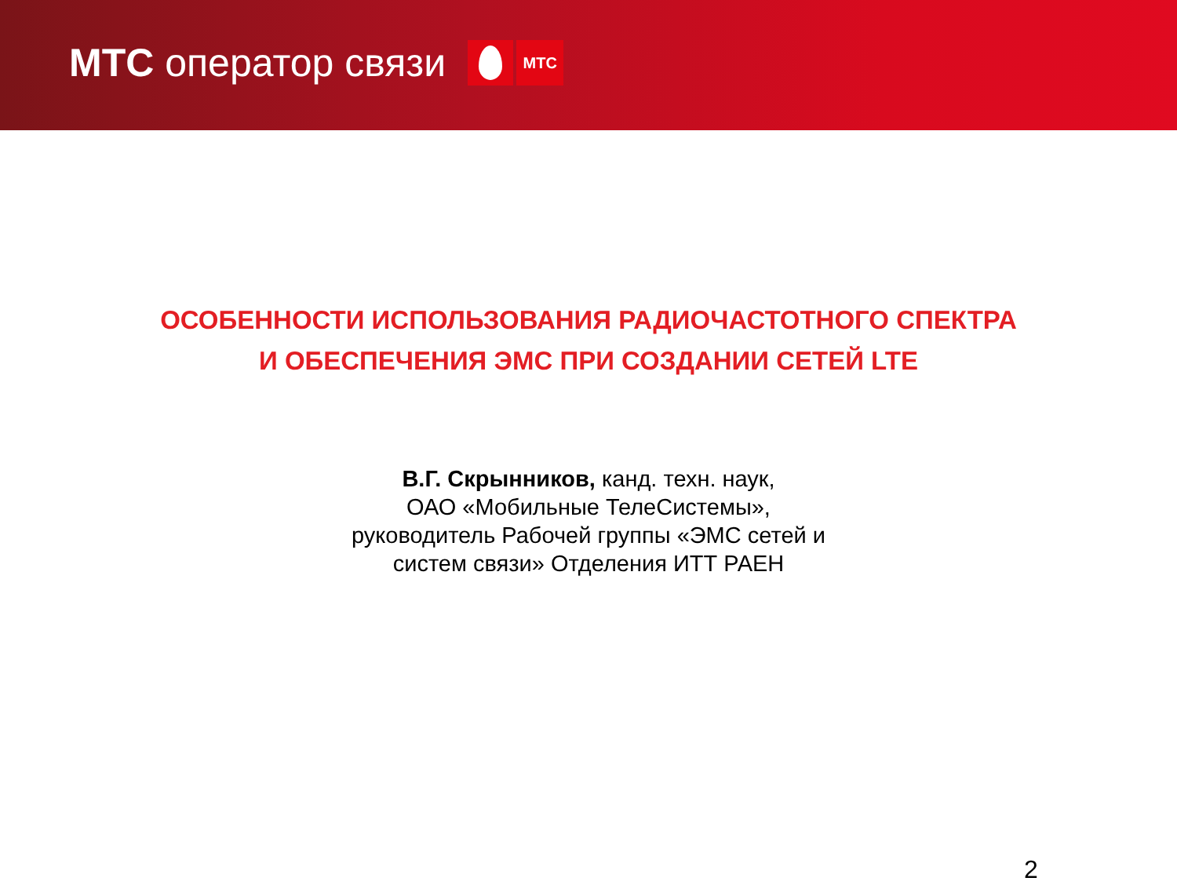МТС оператор связи
МТС
ОСОБЕННОСТИ ИСПОЛЬЗОВАНИЯ РАДИОЧАСТОТНОГО СПЕКТРА
И ОБЕСПЕЧЕНИЯ ЭМС ПРИ СОЗДАНИИ СЕТЕЙ LTE
В.Г. Скрынников, канд. техн. наук,
ОАО «Мобильные ТелеСистемы»,
руководитель Рабочей группы «ЭМС сетей и
систем связи» Отделения ИТТ РАЕН
2